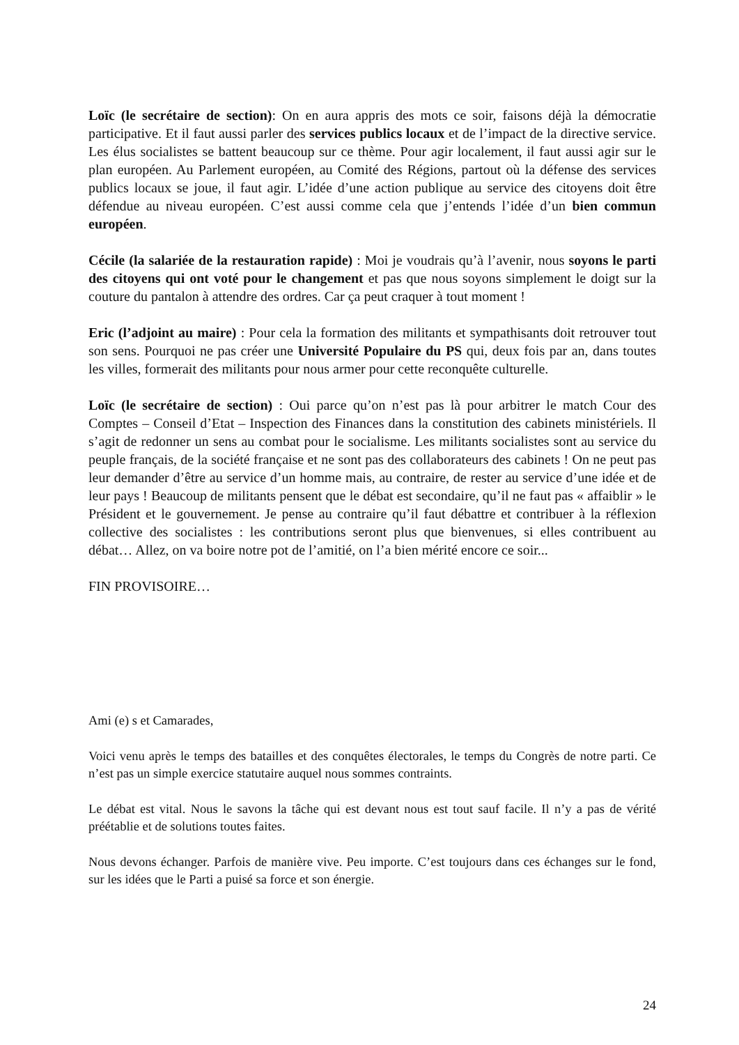Loïc (le secrétaire de section): On en aura appris des mots ce soir, faisons déjà la démocratie participative. Et il faut aussi parler des services publics locaux et de l’impact de la directive service. Les élus socialistes se battent beaucoup sur ce thème. Pour agir localement, il faut aussi agir sur le plan européen. Au Parlement européen, au Comité des Régions, partout où la défense des services publics locaux se joue, il faut agir. L’idée d’une action publique au service des citoyens doit être défendue au niveau européen. C’est aussi comme cela que j’entends l’idée d’un bien commun européen.
Cécile (la salariée de la restauration rapide) : Moi je voudrais qu’à l’avenir, nous soyons le parti des citoyens qui ont voté pour le changement et pas que nous soyons simplement le doigt sur la couture du pantalon à attendre des ordres. Car ça peut craquer à tout moment !
Eric (l’adjoint au maire) : Pour cela la formation des militants et sympathisants doit retrouver tout son sens. Pourquoi ne pas créer une Université Populaire du PS qui, deux fois par an, dans toutes les villes, formerait des militants pour nous armer pour cette reconquête culturelle.
Loïc (le secrétaire de section) : Oui parce qu’on n’est pas là pour arbitrer le match Cour des Comptes – Conseil d’Etat – Inspection des Finances dans la constitution des cabinets ministériels. Il s’agit de redonner un sens au combat pour le socialisme. Les militants socialistes sont au service du peuple français, de la société française et ne sont pas des collaborateurs des cabinets ! On ne peut pas leur demander d’être au service d’un homme mais, au contraire, de rester au service d’une idée et de leur pays ! Beaucoup de militants pensent que le débat est secondaire, qu’il ne faut pas « affaiblir » le Président et le gouvernement. Je pense au contraire qu’il faut débattre et contribuer à la réflexion collective des socialistes : les contributions seront plus que bienvenues, si elles contribuent au débat… Allez, on va boire notre pot de l’amitié, on l’a bien mérité encore ce soir...
FIN PROVISOIRE…
Ami (e) s et Camarades,
Voici venu après le temps des batailles et des conquêtes électorales, le temps du Congrès de notre parti. Ce n’est pas un simple exercice statutaire auquel nous sommes contraints.
Le débat est vital. Nous le savons la tâche qui est devant nous est tout sauf facile. Il n’y a pas de vérité préétablie et de solutions toutes faites.
Nous devons échanger. Parfois de manière vive. Peu importe. C’est toujours dans ces échanges sur le fond, sur les idées que le Parti a puisé sa force et son énergie.
24